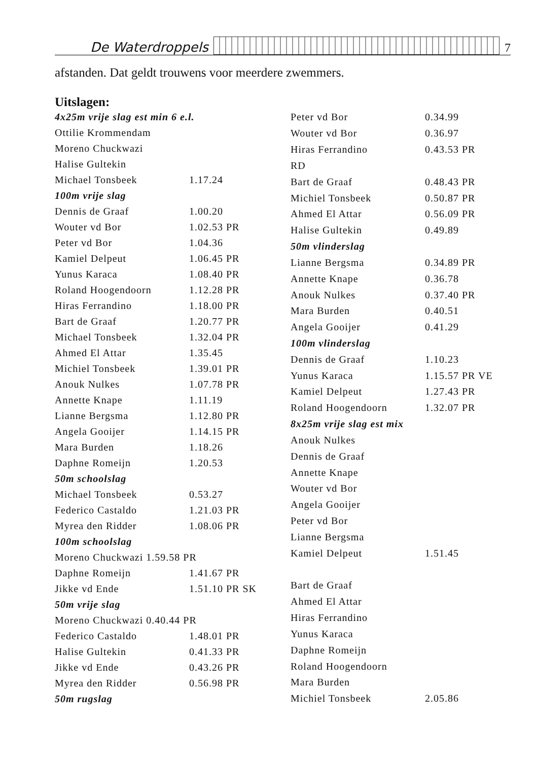De Waterdroppels 7
afstanden. Dat geldt trouwens voor meerdere zwemmers.
Uitslagen:
| 4x25m vrije slag est min 6 e.l. | |
| Ottilie Krommendam | |
| Moreno Chuckwazi | |
| Halise Gultekin | |
| Michael Tonsbeek | 1.17.24 |
| 100m vrije slag | |
| Dennis de Graaf | 1.00.20 |
| Wouter vd Bor | 1.02.53 PR |
| Peter vd Bor | 1.04.36 |
| Kamiel Delpeut | 1.06.45 PR |
| Yunus Karaca | 1.08.40 PR |
| Roland Hoogendoorn | 1.12.28 PR |
| Hiras Ferrandino | 1.18.00 PR |
| Bart de Graaf | 1.20.77 PR |
| Michael Tonsbeek | 1.32.04 PR |
| Ahmed El Attar | 1.35.45 |
| Michiel Tonsbeek | 1.39.01 PR |
| Anouk Nulkes | 1.07.78 PR |
| Annette Knape | 1.11.19 |
| Lianne Bergsma | 1.12.80 PR |
| Angela Gooijer | 1.14.15 PR |
| Mara Burden | 1.18.26 |
| Daphne Romeijn | 1.20.53 |
| 50m schoolslag | |
| Michael Tonsbeek | 0.53.27 |
| Federico Castaldo | 1.21.03 PR |
| Myrea den Ridder | 1.08.06 PR |
| 100m schoolslag | |
| Moreno Chuckwazi 1.59.58 PR | |
| Daphne Romeijn | 1.41.67 PR |
| Jikke vd Ende | 1.51.10 PR SK |
| 50m vrije slag | |
| Moreno Chuckwazi 0.40.44 PR | |
| Federico Castaldo | 1.48.01 PR |
| Halise Gultekin | 0.41.33 PR |
| Jikke vd Ende | 0.43.26 PR |
| Myrea den Ridder | 0.56.98 PR |
| 50m rugslag | |
| Peter vd Bor | 0.34.99 |
| Wouter vd Bor | 0.36.97 |
| Hiras Ferrandino | 0.43.53 PR |
| RD | |
| Bart de Graaf | 0.48.43 PR |
| Michiel Tonsbeek | 0.50.87 PR |
| Ahmed El Attar | 0.56.09 PR |
| Halise Gultekin | 0.49.89 |
| 50m vlinderslag | |
| Lianne Bergsma | 0.34.89 PR |
| Annette Knape | 0.36.78 |
| Anouk Nulkes | 0.37.40 PR |
| Mara Burden | 0.40.51 |
| Angela Gooijer | 0.41.29 |
| 100m vlinderslag | |
| Dennis de Graaf | 1.10.23 |
| Yunus Karaca | 1.15.57 PR VE |
| Kamiel Delpeut | 1.27.43 PR |
| Roland Hoogendoorn | 1.32.07 PR |
| 8x25m vrije slag est mix | |
| Anouk Nulkes | |
| Dennis de Graaf | |
| Annette Knape | |
| Wouter vd Bor | |
| Angela Gooijer | |
| Peter vd Bor | |
| Lianne Bergsma | |
| Kamiel Delpeut | 1.51.45 |
| Bart de Graaf | |
| Ahmed El Attar | |
| Hiras Ferrandino | |
| Yunus Karaca | |
| Daphne Romeijn | |
| Roland Hoogendoorn | |
| Mara Burden | |
| Michiel Tonsbeek | 2.05.86 |